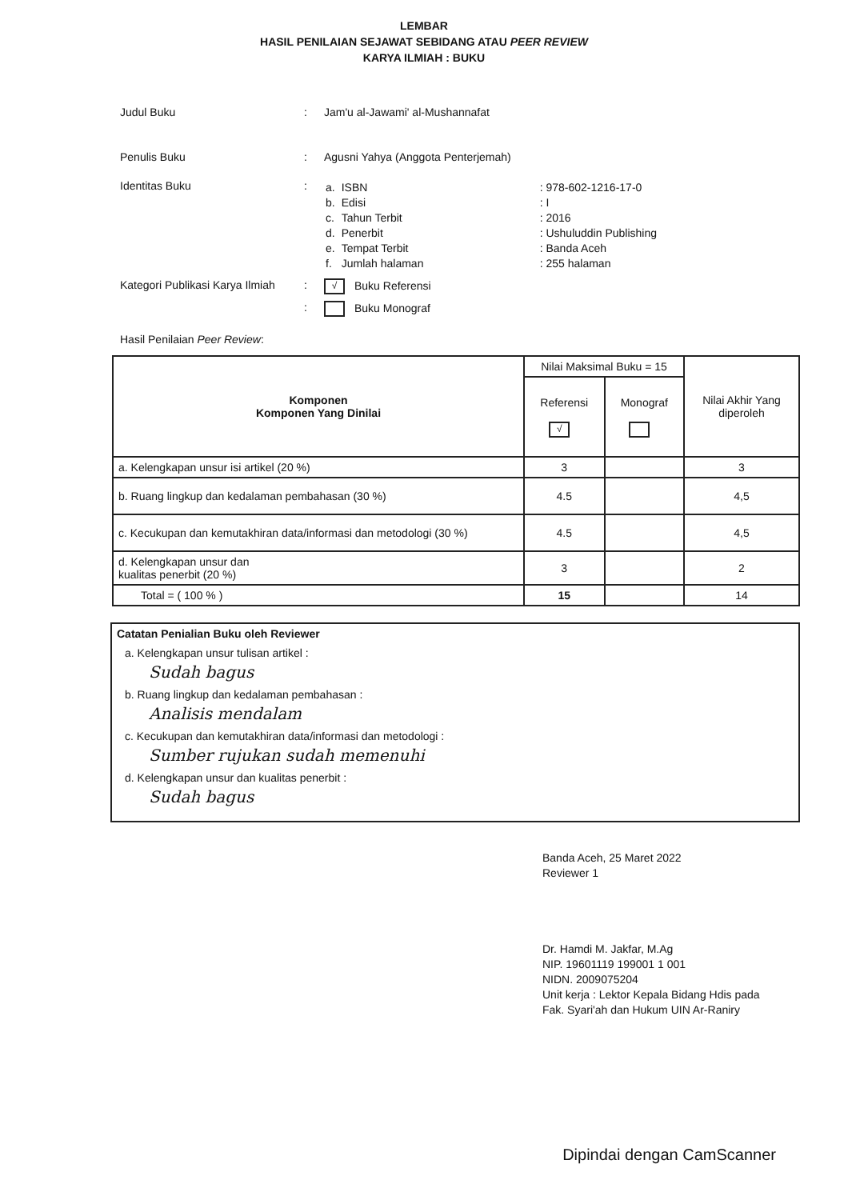LEMBAR
HASIL PENILAIAN SEJAWAT SEBIDANG ATAU PEER REVIEW
KARYA ILMIAH : BUKU
Judul Buku : Jam'u al-Jawami' al-Mushannafat
Penulis Buku : Agusni Yahya (Anggota Penterjemah)
Identitas Buku :
| a. | ISBN | : 978-602-1216-17-0 |
| b. | Edisi | : I |
| c. | Tahun Terbit | : 2016 |
| d. | Penerbit | : Ushuluddin Publishing |
| e. | Tempat Terbit | : Banda Aceh |
| f. | Jumlah halaman | : 255 halaman |
Kategori Publikasi Karya Ilmiah
:
√ Buku Referensi
: Buku Monograf
Hasil Penilaian Peer Review:
| Komponen Komponen Yang Dinilai | Nilai Maksimal Buku = 15 | | Nilai Akhir Yang diperoleh |
| --- | --- | --- | --- |
| | Referensi √ | Monograf | |
| a. Kelengkapan unsur isi artikel (20 %) | 3 | | 3 |
| b. Ruang lingkup dan kedalaman pembahasan (30 %) | 4.5 | | 4,5 |
| c. Kecukupan dan kemutakhiran data/informasi dan metodologi (30 %) | 4.5 | | 4,5 |
| d. Kelengkapan unsur dan kualitas penerbit (20 %) | 3 | | 2 |
| Total = ( 100 % ) | 15 | | 14 |
Catatan Penialian Buku oleh Reviewer
a. Kelengkapan unsur tulisan artikel :
Sudah bagus
b. Ruang lingkup dan kedalaman pembahasan :
Analisis mendalam
c. Kecukupan dan kemutakhiran data/informasi dan metodologi :
Sumber rujukan sudah memenuhi
d. Kelengkapan unsur dan kualitas penerbit :
Sudah bagus
Banda Aceh, 25 Maret 2022
Reviewer 1
Dr. Hamdi M. Jakfar, M.Ag
NIP. 19601119 199001 1 001
NIDN. 2009075204
Unit kerja : Lektor Kepala Bidang Hdis pada
Fak. Syari'ah dan Hukum UIN Ar-Raniry
Dipindai dengan CamScanner